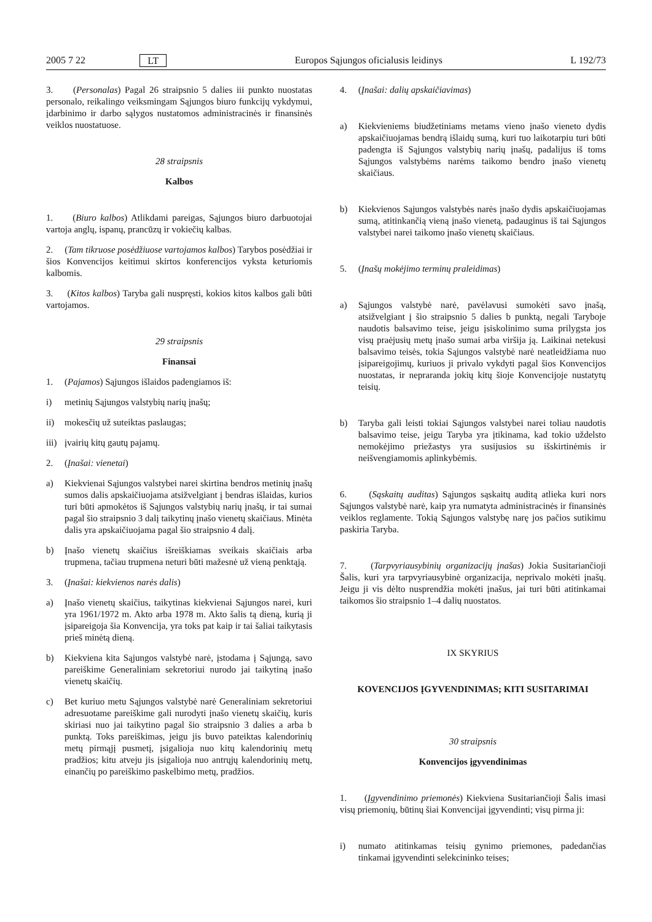2005 7 22 LT Europos Sąjungos oficialusis leidinys L 192/73
3. (Personalas) Pagal 26 straipsnio 5 dalies iii punkto nuostatas personalo, reikalingo veiksmingam Sąjungos biuro funkcijų vykdymui, įdarbinimo ir darbo sąlygos nustatomos administracinės ir finansinės veiklos nuostatuose.
28 straipsnis
Kalbos
1. (Biuro kalbos) Atlikdami pareigas, Sąjungos biuro darbuotojai vartoja anglų, ispanų, prancūzų ir vokiečių kalbas.
2. (Tam tikruose posėdžiuose vartojamos kalbos) Tarybos posėdžiai ir šios Konvencijos keitimui skirtos konferencijos vyksta keturiomis kalbomis.
3. (Kitos kalbos) Taryba gali nuspręsti, kokios kitos kalbos gali būti vartojamos.
29 straipsnis
Finansai
1. (Pajamos) Sąjungos išlaidos padengiamos iš:
i) metinių Sąjungos valstybių narių įnašų;
ii) mokesčių už suteiktas paslaugas;
iii) įvairių kitų gautų pajamų.
2. (Įnašai: vienetai)
a) Kiekvienai Sąjungos valstybei narei skirtina bendros metinių įnašų sumos dalis apskaičiuojama atsižvelgiant į bendras išlaidas, kurios turi būti apmokėtos iš Sąjungos valstybių narių įnašų, ir tai sumai pagal šio straipsnio 3 dalį taikytinų įnašo vienetų skaičiaus. Minėta dalis yra apskaičiuojama pagal šio straipsnio 4 dalį.
b) Įnašo vienetų skaičius išreiškiamas sveikais skaičiais arba trupmena, tačiau trupmena neturi būti mažesnė už vieną penktąją.
3. (Įnašai: kiekvienos narės dalis)
a) Įnašo vienetų skaičius, taikytinas kiekvienai Sąjungos narei, kuri yra 1961/1972 m. Akto arba 1978 m. Akto šalis tą dieną, kurią ji įsipareigoja šia Konvencija, yra toks pat kaip ir tai šaliai taikytasis prieš minėtą dieną.
b) Kiekviena kita Sąjungos valstybė narė, įstodama į Sąjungą, savo pareiškime Generaliniam sekretoriui nurodo jai taikytiną įnašo vienetų skaičių.
c) Bet kuriuo metu Sąjungos valstybė narė Generaliniam sekretoriui adresuotame pareiškime gali nurodyti įnašo vienetų skaičių, kuris skiriasi nuo jai taikytino pagal šio straipsnio 3 dalies a arba b punktą. Toks pareiškimas, jeigu jis buvo pateiktas kalendorinių metų pirmąjį pusmetį, įsigalioja nuo kitų kalendorinių metų pradžios; kitu atveju jis įsigalioja nuo antrųjų kalendorinių metų, einančių po pareiškimo paskelbimo metų, pradžios.
4. (Įnašai: dalių apskaičiavimas)
a) Kiekvieniems biudžetiniams metams vieno įnašo vieneto dydis apskaičiuojamas bendrą išlaidų sumą, kuri tuo laikotarpiu turi būti padengta iš Sąjungos valstybių narių įnašų, padalijus iš toms Sąjungos valstybėms narėms taikomo bendro įnašo vienetų skaičiaus.
b) Kiekvienos Sąjungos valstybės narės įnašo dydis apskaičiuojamas sumą, atitinkančią vieną įnašo vienetą, padauginus iš tai Sąjungos valstybei narei taikomo įnašo vienetų skaičiaus.
5. (Įnašų mokėjimo terminų praleidimas)
a) Sąjungos valstybė narė, pavėlavusi sumokėti savo įnašą, atsižvelgiant į šio straipsnio 5 dalies b punktą, negali Taryboje naudotis balsavimo teise, jeigu įsiskolinimo suma prilygsta jos visų praėjusių metų įnašo sumai arba viršija ją. Laikinai netekusi balsavimo teisės, tokia Sąjungos valstybė narė neatleidžiama nuo įsipareigojimų, kuriuos ji privalo vykdyti pagal šios Konvencijos nuostatas, ir nepraranda jokių kitų šioje Konvencijoje nustatytų teisių.
b) Taryba gali leisti tokiai Sąjungos valstybei narei toliau naudotis balsavimo teise, jeigu Taryba yra įtikinama, kad tokio uždelsto nemokėjimo priežastys yra susijusios su išskirtinėmis ir neišvengiamomis aplinkybėmis.
6. (Sąskaitų auditas) Sąjungos sąskaitų auditą atlieka kuri nors Sąjungos valstybė narė, kaip yra numatyta administracinės ir finansinės veiklos reglamente. Tokią Sąjungos valstybę narę jos pačios sutikimu paskiria Taryba.
7. (Tarpvyriausybinių organizacijų įnašas) Jokia Susitariančioji Šalis, kuri yra tarpvyriausybinė organizacija, neprivalo mokėti įnašų. Jeigu ji vis dėlto nusprendžia mokėti įnašus, jai turi būti atitinkamai taikomos šio straipsnio 1–4 dalių nuostatos.
IX SKYRIUS
KOVENCIJOS ĮGYVENDINIMAS; KITI SUSITARIMAI
30 straipsnis
Konvencijos įgyvendinimas
1. (Įgyvendinimo priemonės) Kiekviena Susitariančioji Šalis imasi visų priemonių, būtinų šiai Konvencijai įgyvendinti; visų pirma ji:
i) numato atitinkamas teisių gynimo priemones, padedančias tinkamai įgyvendinti selekcininko teises;